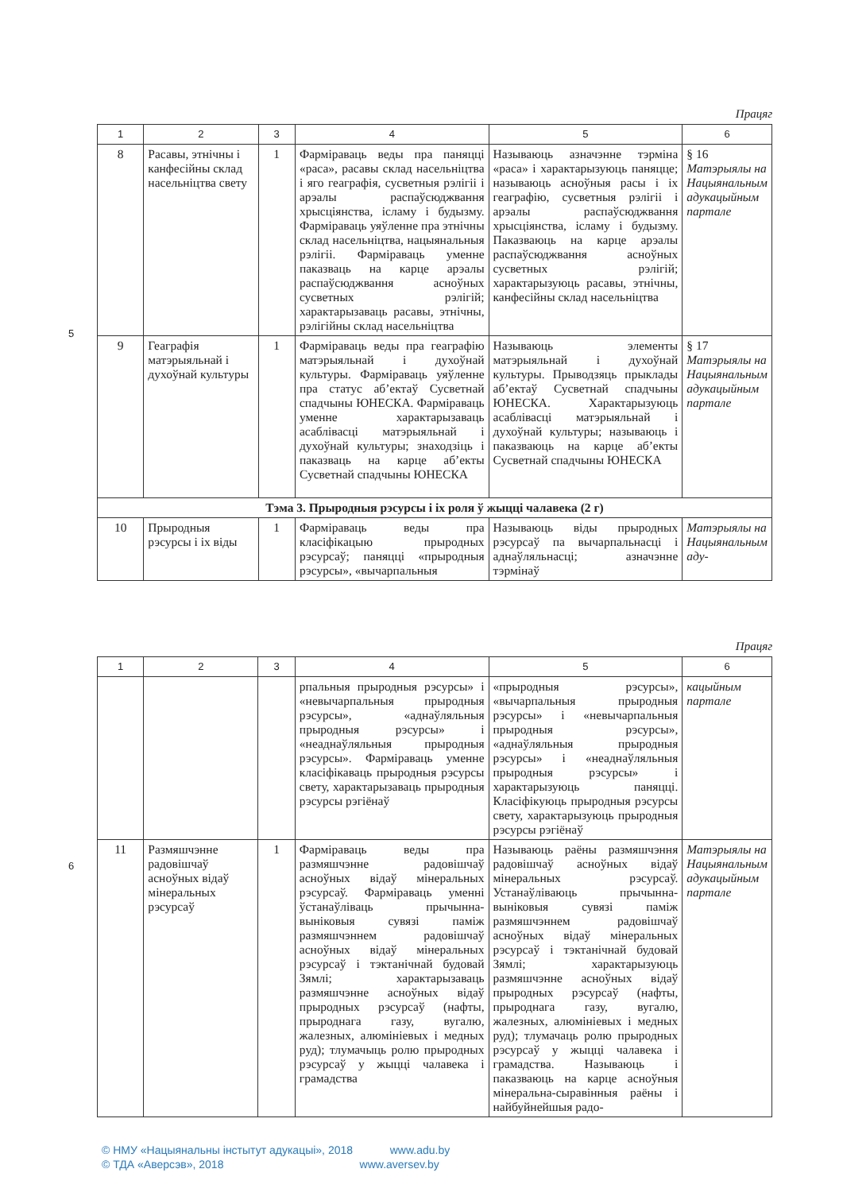5
Працяг
| 1 | 2 | 3 | 4 | 5 | 6 |
| --- | --- | --- | --- | --- | --- |
| 8 | Расавы, этнічны і канфесійны склад насельніцтва свету | 1 | Фарміраваць веды пра паняцці «раса», расавы склад насельніцтва і яго геаграфія, сусветныя рэлігіі і арэалы распаўсюджвання хрысціянства, ісламу і будызму. Фарміраваць уяўленне пра этнічны склад насельніцтва, нацыянальныя рэлігіі. Фарміраваць уменне паказваць на карце арэалы распаўсюджвання асноўных сусветных рэлігій; характарызаваць расавы, этнічны, рэлігійны склад насельніцтва | Называюць азначэнне тэрміна «раса» і характарызуюць паняцце; называюць асноўныя расы і іх геаграфію, сусветныя рэлігіі і арэалы распаўсюджвання хрысціянства, ісламу і будызму. Паказваюць на карце арэалы распаўсюджвання асноўных сусветных рэлігій; характарызуюць расавы, этнічны, канфесійны склад насельніцтва | § 16 Матэрыялы на Нацыянальным адукацыйным партале |
| 9 | Геаграфія матэрыяльнай і духоўнай культуры | 1 | Фарміраваць веды пра геаграфію матэрыяльнай і духоўнай культуры. Фарміраваць уяўленне пра статус аб’ектаў Сусветнай спадчыны ЮНЕСКА. Фарміраваць уменне характарызаваць асаблівасці матэрыяльнай і духоўнай культуры; знаходзіць і паказваць на карце аб’екты Сусветнай спадчыны ЮНЕСКА | Называюць элементы матэрыяльнай і духоўнай культуры. Прыводзяць прыклады аб’ектаў Сусветнай спадчыны ЮНЕСКА. Характарызуюць асаблівасці матэрыяльнай і духоўнай культуры; называюць і паказваюць на карце аб’екты Сусветнай спадчыны ЮНЕСКА | § 17 Матэрыялы на Нацыянальным адукацыйным партале |
| Тэма 3. Прыродныя рэсурсы і іх роля ў жыцці чалавека (2 г) | | | | | |
| 10 | Прыродныя рэсурсы і іх віды | 1 | Фарміраваць веды пра класіфікацыю прыродных рэсурсаў; паняцці «прыродныя рэсурсы», «вычарпальныя | Называюць віды прыродных рэсурсаў па вычарпальнасці і аднаўляльнасці; азначэнне тэрмінаў | Матэрыялы на Нацыянальным аду- |
6
Працяг
| 1 | 2 | 3 | 4 | 5 | 6 |
| --- | --- | --- | --- | --- | --- |
| | | | рпальныя прыродныя рэсурсы» і «невычарпальныя прыродныя рэсурсы», «аднаўляльныя прыродныя рэсурсы» і «неаднаўляльныя прыродныя рэсурсы». Фарміраваць уменне класіфікаваць прыродныя рэсурсы свету, характарызаваць прыродныя рэсурсы рэгіёнаў | «прыродныя рэсурсы», «вычарпальныя прыродныя рэсурсы» і «невычарпальныя прыродныя рэсурсы», «аднаўляльныя прыродныя рэсурсы» і «неаднаўляльныя прыродныя рэсурсы» і характарызуюць паняцці. Класіфікуюць прыродныя рэсурсы свету, характарызуюць прыродныя рэсурсы рэгіёнаў | кацыйным партале |
| 11 | Размяшчэнне радовішчаў асноўных відаў мінеральных рэсурсаў | 1 | Фарміраваць веды пра размяшчэнне радовішчаў асноўных відаў мінеральных рэсурсаў. Фарміраваць уменні ўстанаўліваць прычынна-выніковыя сувязі паміж размяшчэннем радовішчаў асноўных відаў мінеральных рэсурсаў і тэктанічнай будовай Зямлі; характарызаваць размяшчэнне асноўных відаў прыродных рэсурсаў (нафты, прыроднага газу, вугалю, жалезных, алюмініевых і медных руд); тлумачыць ролю прыродных рэсурсаў у жыцці чалавека і грамадства | Называюць раёны размяшчэння радовішчаў асноўных відаў мінеральных рэсурсаў. Устанаўліваюць прычынна-выніковыя сувязі паміж размяшчэннем радовішчаў асноўных відаў мінеральных рэсурсаў і тэктанічнай будовай Зямлі; характарызуюць размяшчэнне асноўных відаў прыродных рэсурсаў (нафты, прыроднага газу, вугалю, жалезных, алюмініевых і медных руд); тлумачаць ролю прыродных рэсурсаў у жыцці чалавека і грамадства. Называюць і паказваюць на карце асноўныя мінеральна-сыравінныя раёны і найбуйнейшыя радо- | Матэрыялы на Нацыянальным адукацыйным партале |
© НМУ «Нацыянальны інстытут адукацыі», 2018 www.adu.by
© ТДА «Аверсэв», 2018 www.aversev.by